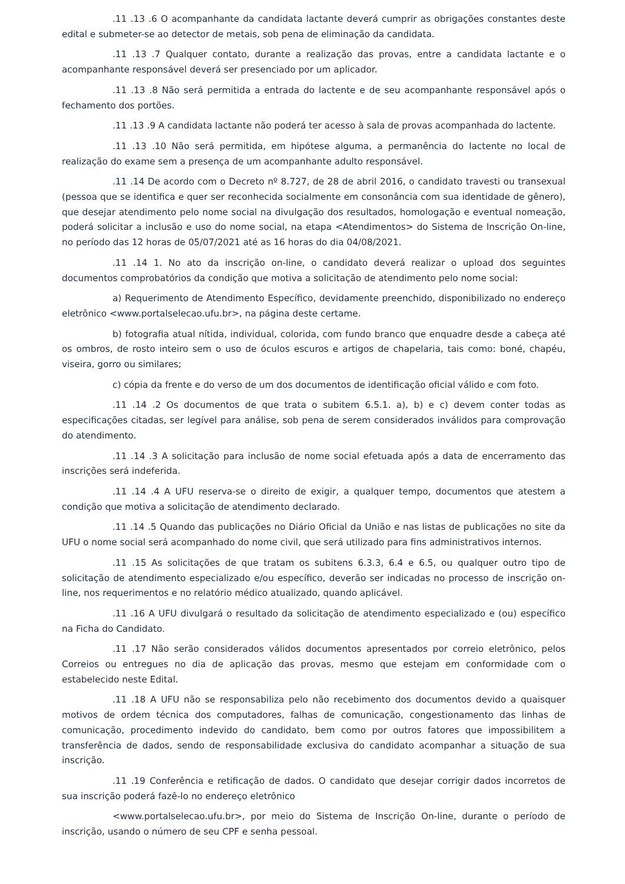.11 .13 .6 O acompanhante da candidata lactante deverá cumprir as obrigações constantes deste edital e submeter-se ao detector de metais, sob pena de eliminação da candidata.
.11 .13 .7 Qualquer contato, durante a realização das provas, entre a candidata lactante e o acompanhante responsável deverá ser presenciado por um aplicador.
.11 .13 .8 Não será permitida a entrada do lactente e de seu acompanhante responsável após o fechamento dos portões.
.11 .13 .9 A candidata lactante não poderá ter acesso à sala de provas acompanhada do lactente.
.11 .13 .10 Não será permitida, em hipótese alguma, a permanência do lactente no local de realização do exame sem a presença de um acompanhante adulto responsável.
.11 .14 De acordo com o Decreto nº 8.727, de 28 de abril 2016, o candidato travesti ou transexual (pessoa que se identifica e quer ser reconhecida socialmente em consonância com sua identidade de gênero), que desejar atendimento pelo nome social na divulgação dos resultados, homologação e eventual nomeação, poderá solicitar a inclusão e uso do nome social, na etapa <Atendimentos> do Sistema de Inscrição On-line, no período das 12 horas de 05/07/2021 até as 16 horas do dia 04/08/2021.
.11 .14 1. No ato da inscrição on-line, o candidato deverá realizar o upload dos seguintes documentos comprobatórios da condição que motiva a solicitação de atendimento pelo nome social:
a) Requerimento de Atendimento Específico, devidamente preenchido, disponibilizado no endereço eletrônico <www.portalselecao.ufu.br>, na página deste certame.
b) fotografia atual nítida, individual, colorida, com fundo branco que enquadre desde a cabeça até os ombros, de rosto inteiro sem o uso de óculos escuros e artigos de chapelaria, tais como: boné, chapéu, viseira, gorro ou similares;
c) cópia da frente e do verso de um dos documentos de identificação oficial válido e com foto.
.11 .14 .2 Os documentos de que trata o subitem 6.5.1. a), b) e c) devem conter todas as especificações citadas, ser legível para análise, sob pena de serem considerados inválidos para comprovação do atendimento.
.11 .14 .3 A solicitação para inclusão de nome social efetuada após a data de encerramento das inscrições será indeferida.
.11 .14 .4 A UFU reserva-se o direito de exigir, a qualquer tempo, documentos que atestem a condição que motiva a solicitação de atendimento declarado.
.11 .14 .5 Quando das publicações no Diário Oficial da União e nas listas de publicações no site da UFU o nome social será acompanhado do nome civil, que será utilizado para fins administrativos internos.
.11 .15 As solicitações de que tratam os subitens 6.3.3, 6.4 e 6.5, ou qualquer outro tipo de solicitação de atendimento especializado e/ou específico, deverão ser indicadas no processo de inscrição on-line, nos requerimentos e no relatório médico atualizado, quando aplicável.
.11 .16 A UFU divulgará o resultado da solicitação de atendimento especializado e (ou) específico na Ficha do Candidato.
.11 .17 Não serão considerados válidos documentos apresentados por correio eletrônico, pelos Correios ou entregues no dia de aplicação das provas, mesmo que estejam em conformidade com o estabelecido neste Edital.
.11 .18 A UFU não se responsabiliza pelo não recebimento dos documentos devido a quaisquer motivos de ordem técnica dos computadores, falhas de comunicação, congestionamento das linhas de comunicação, procedimento indevido do candidato, bem como por outros fatores que impossibilitem a transferência de dados, sendo de responsabilidade exclusiva do candidato acompanhar a situação de sua inscrição.
.11 .19 Conferência e retificação de dados. O candidato que desejar corrigir dados incorretos de sua inscrição poderá fazê-lo no endereço eletrônico
<www.portalselecao.ufu.br>, por meio do Sistema de Inscrição On-line, durante o período de inscrição, usando o número de seu CPF e senha pessoal.